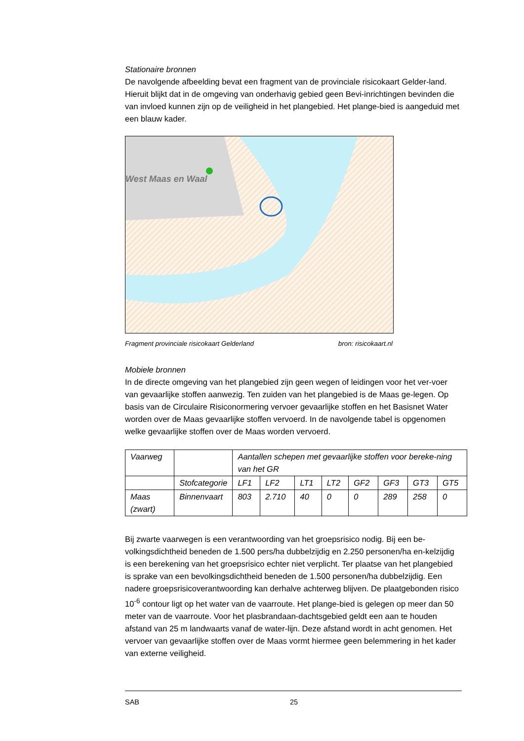Stationaire bronnen
De navolgende afbeelding bevat een fragment van de provinciale risicokaart Gelder-land. Hieruit blijkt dat in de omgeving van onderhavig gebied geen Bevi-inrichtingen bevinden die van invloed kunnen zijn op de veiligheid in het plangebied. Het plange-bied is aangeduid met een blauw kader.
West Maas en Waal
Fragment provinciale risicokaart Gelderland bron: risicokaart.nl
Mobiele bronnen
In de directe omgeving van het plangebied zijn geen wegen of leidingen voor het ver-voer van gevaarlijke stoffen aanwezig. Ten zuiden van het plangebied is de Maas ge-legen. Op basis van de Circulaire Risiconormering vervoer gevaarlijke stoffen en het Basisnet Water worden over de Maas gevaarlijke stoffen vervoerd. In de navolgende tabel is opgenomen welke gevaarlijke stoffen over de Maas worden vervoerd.
| Vaarweg | | Aantallen schepen met gevaarlijke stoffen voor bereke-ning van het GR | | | | | | | |
| | Stofcategorie | LF1 | LF2 | LT1 | LT2 | GF2 | GF3 | GT3 | GT5 |
| Maas (zwart) | Binnenvaart | 803 | 2.710 | 40 | 0 | 0 | 289 | 258 | 0 |
Bij zwarte vaarwegen is een verantwoording van het groepsrisico nodig. Bij een be-volkingsdichtheid beneden de 1.500 pers/ha dubbelzijdig en 2.250 personen/ha en-kelzijdig is een berekening van het groepsrisico echter niet verplicht. Ter plaatse van het plangebied is sprake van een bevolkingsdichtheid beneden de 1.500 personen/ha dubbelzijdig. Een nadere groepsrisicoverantwoording kan derhalve achterweg blijven. De plaatgebonden risico 10<sup>-6</sup> contour ligt op het water van de vaarroute. Het plange-bied is gelegen op meer dan 50 meter van de vaarroute. Voor het plasbrandaan-dachtsgebied geldt een aan te houden afstand van 25 m landwaarts vanaf de water-lijn. Deze afstand wordt in acht genomen. Het vervoer van gevaarlijke stoffen over de Maas vormt hiermee geen belemmering in het kader van externe veiligheid.
SAB 25